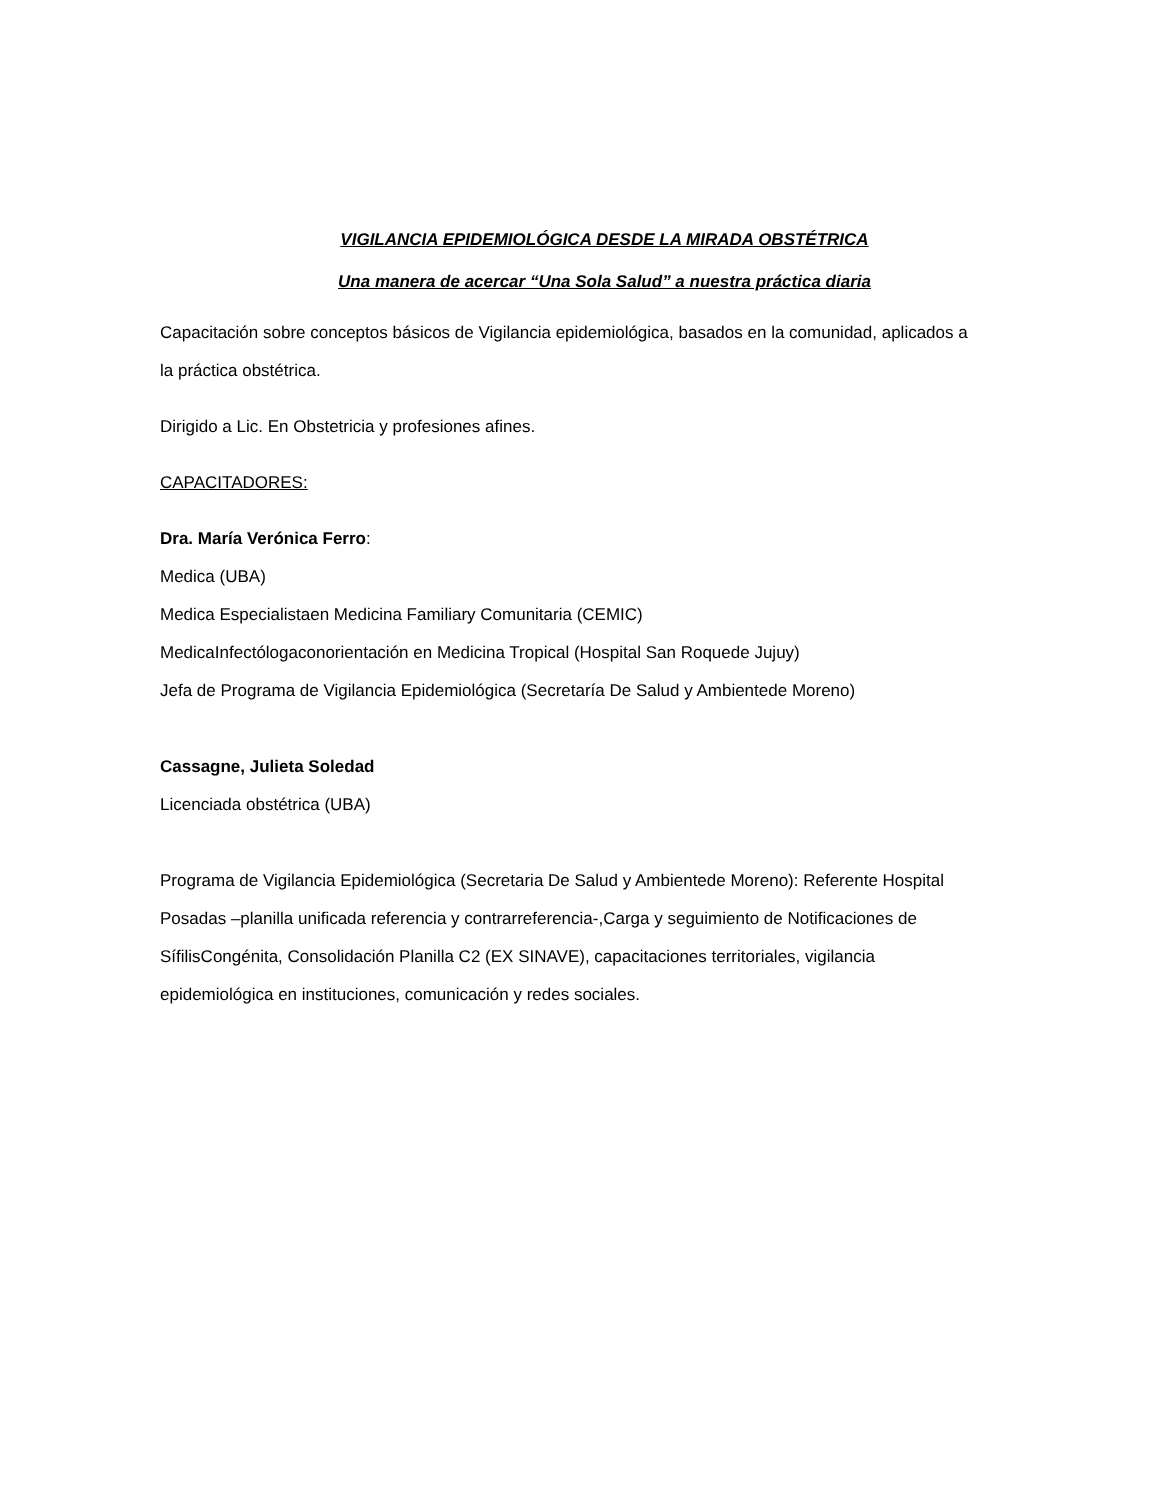VIGILANCIA EPIDEMIOLÓGICA DESDE LA MIRADA OBSTÉTRICA
Una manera de acercar “Una Sola Salud” a nuestra práctica diaria
Capacitación sobre conceptos básicos de Vigilancia epidemiológica, basados en la comunidad, aplicados a la práctica obstétrica.
Dirigido a Lic. En Obstetricia y profesiones afines.
CAPACITADORES:
Dra. María Verónica Ferro:
Medica (UBA)
Medica Especialistaen Medicina Familiary Comunitaria (CEMIC)
MedicaInfectólogaconorientación en Medicina Tropical (Hospital San Roquede Jujuy)
Jefa de Programa de Vigilancia Epidemiológica (Secretaría De Salud y Ambientede Moreno)
Cassagne, Julieta Soledad
Licenciada obstétrica (UBA)
Programa de Vigilancia Epidemiológica (Secretaria De Salud y Ambientede Moreno): Referente Hospital Posadas –planilla unificada referencia y contrarreferencia-,Carga y seguimiento de Notificaciones de SífilisCongénita, Consolidación Planilla C2 (EX SINAVE), capacitaciones territoriales, vigilancia epidemiológica en instituciones, comunicación y redes sociales.